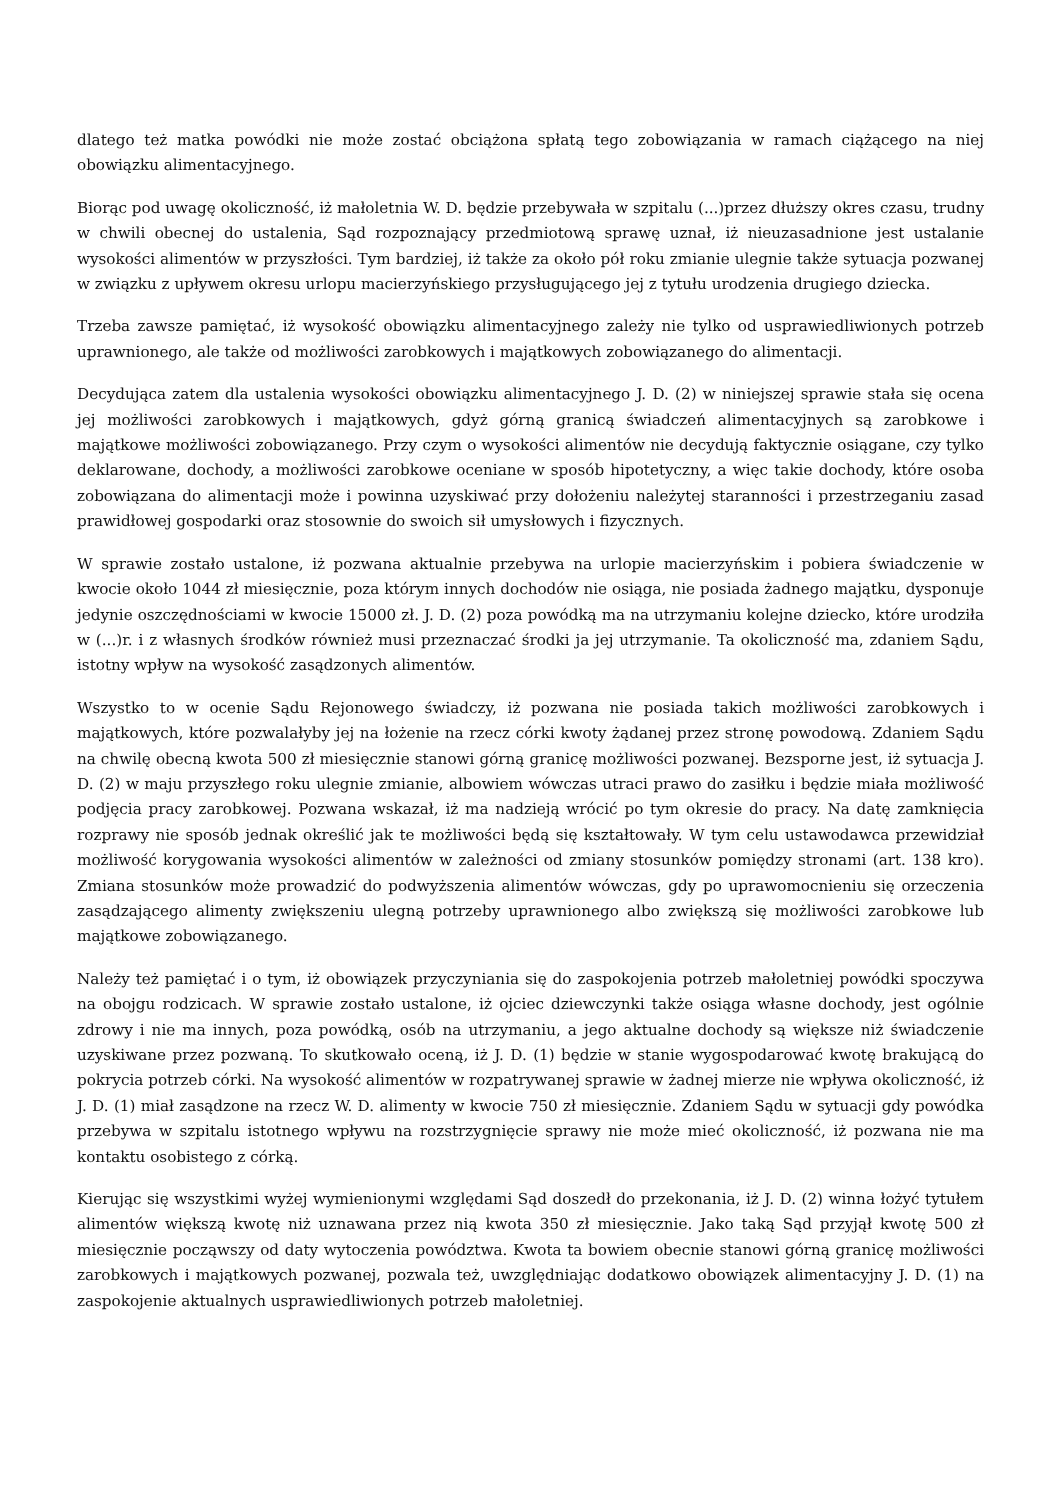dlatego też matka powódki nie może zostać obciążona spłatą tego zobowiązania w ramach ciążącego na niej obowiązku alimentacyjnego.
Biorąc pod uwagę okoliczność, iż małoletnia W. D. będzie przebywała w szpitalu (...)przez dłuższy okres czasu, trudny w chwili obecnej do ustalenia, Sąd rozpoznający przedmiotową sprawę uznał, iż nieuzasadnione jest ustalanie wysokości alimentów w przyszłości. Tym bardziej, iż także za około pół roku zmianie ulegnie także sytuacja pozwanej w związku z upływem okresu urlopu macierzyńskiego przysługującego jej z tytułu urodzenia drugiego dziecka.
Trzeba zawsze pamiętać, iż wysokość obowiązku alimentacyjnego zależy nie tylko od usprawiedliwionych potrzeb uprawnionego, ale także od możliwości zarobkowych i majątkowych zobowiązanego do alimentacji.
Decydująca zatem dla ustalenia wysokości obowiązku alimentacyjnego J. D. (2) w niniejszej sprawie stała się ocena jej możliwości zarobkowych i majątkowych, gdyż górną granicą świadczeń alimentacyjnych są zarobkowe i majątkowe możliwości zobowiązanego. Przy czym o wysokości alimentów nie decydują faktycznie osiągane, czy tylko deklarowane, dochody, a możliwości zarobkowe oceniane w sposób hipotetyczny, a więc takie dochody, które osoba zobowiązana do alimentacji może i powinna uzyskiwać przy dołożeniu należytej staranności i przestrzeganiu zasad prawidłowej gospodarki oraz stosownie do swoich sił umysłowych i fizycznych.
W sprawie zostało ustalone, iż pozwana aktualnie przebywa na urlopie macierzyńskim i pobiera świadczenie w kwocie około 1044 zł miesięcznie, poza którym innych dochodów nie osiąga, nie posiada żadnego majątku, dysponuje jedynie oszczędnościami w kwocie 15000 zł. J. D. (2) poza powódką ma na utrzymaniu kolejne dziecko, które urodziła w (...)r. i z własnych środków również musi przeznaczać środki ja jej utrzymanie. Ta okoliczność ma, zdaniem Sądu, istotny wpływ na wysokość zasądzonych alimentów.
Wszystko to w ocenie Sądu Rejonowego świadczy, iż pozwana nie posiada takich możliwości zarobkowych i majątkowych, które pozwalałyby jej na łożenie na rzecz córki kwoty żądanej przez stronę powodową. Zdaniem Sądu na chwilę obecną kwota 500 zł miesięcznie stanowi górną granicę możliwości pozwanej. Bezsporne jest, iż sytuacja J. D. (2) w maju przyszłego roku ulegnie zmianie, albowiem wówczas utraci prawo do zasiłku i będzie miała możliwość podjęcia pracy zarobkowej. Pozwana wskazał, iż ma nadzieją wrócić po tym okresie do pracy. Na datę zamknięcia rozprawy nie sposób jednak określić jak te możliwości będą się kształtowały. W tym celu ustawodawca przewidział możliwość korygowania wysokości alimentów w zależności od zmiany stosunków pomiędzy stronami (art. 138 kro). Zmiana stosunków może prowadzić do podwyższenia alimentów wówczas, gdy po uprawomocnieniu się orzeczenia zasądzającego alimenty zwiększeniu ulegną potrzeby uprawnionego albo zwiększą się możliwości zarobkowe lub majątkowe zobowiązanego.
Należy też pamiętać i o tym, iż obowiązek przyczyniania się do zaspokojenia potrzeb małoletniej powódki spoczywa na obojgu rodzicach. W sprawie zostało ustalone, iż ojciec dziewczynki także osiąga własne dochody, jest ogólnie zdrowy i nie ma innych, poza powódką, osób na utrzymaniu, a jego aktualne dochody są większe niż świadczenie uzyskiwane przez pozwaną. To skutkowało oceną, iż J. D. (1) będzie w stanie wygospodarować kwotę brakującą do pokrycia potrzeb córki. Na wysokość alimentów w rozpatrywanej sprawie w żadnej mierze nie wpływa okoliczność, iż J. D. (1) miał zasądzone na rzecz W. D. alimenty w kwocie 750 zł miesięcznie. Zdaniem Sądu w sytuacji gdy powódka przebywa w szpitalu istotnego wpływu na rozstrzygnięcie sprawy nie może mieć okoliczność, iż pozwana nie ma kontaktu osobistego z córką.
Kierując się wszystkimi wyżej wymienionymi względami Sąd doszedł do przekonania, iż J. D. (2) winna łożyć tytułem alimentów większą kwotę niż uznawana przez nią kwota 350 zł miesięcznie. Jako taką Sąd przyjął kwotę 500 zł miesięcznie począwszy od daty wytoczenia powództwa. Kwota ta bowiem obecnie stanowi górną granicę możliwości zarobkowych i majątkowych pozwanej, pozwala też, uwzględniając dodatkowo obowiązek alimentacyjny J. D. (1) na zaspokojenie aktualnych usprawiedliwionych potrzeb małoletniej.